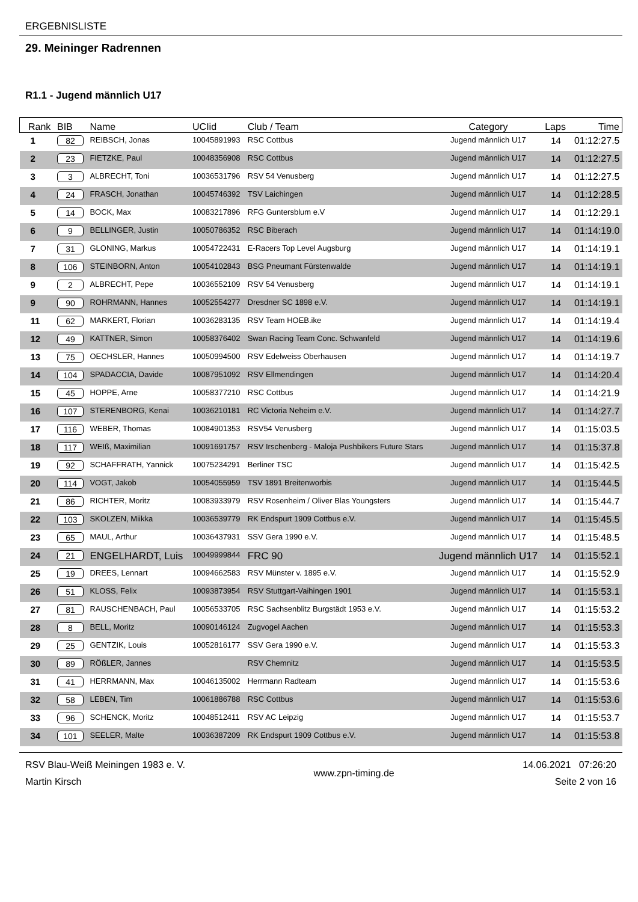ERGEBNISLISTE
29. Meininger Radrennen
R1.1 - Jugend männlich U17
| Rank | BIB | Name | UCIid | Club / Team | Category | Laps | Time |
| --- | --- | --- | --- | --- | --- | --- | --- |
| 1 | 82 | REIBSCH, Jonas | 10045891993 | RSC Cottbus | Jugend männlich U17 | 14 | 01:12:27.5 |
| 2 | 23 | FIETZKE, Paul | 10048356908 | RSC Cottbus | Jugend männlich U17 | 14 | 01:12:27.5 |
| 3 | 3 | ALBRECHT, Toni | 10036531796 | RSV 54 Venusberg | Jugend männlich U17 | 14 | 01:12:27.5 |
| 4 | 24 | FRASCH, Jonathan | 10045746392 | TSV Laichingen | Jugend männlich U17 | 14 | 01:12:28.5 |
| 5 | 14 | BOCK, Max | 10083217896 | RFG Guntersblum e.V | Jugend männlich U17 | 14 | 01:12:29.1 |
| 6 | 9 | BELLINGER, Justin | 10050786352 | RSC Biberach | Jugend männlich U17 | 14 | 01:14:19.0 |
| 7 | 31 | GLONING, Markus | 10054722431 | E-Racers Top Level Augsburg | Jugend männlich U17 | 14 | 01:14:19.1 |
| 8 | 106 | STEINBORN, Anton | 10054102843 | BSG Pneumant Fürstenwalde | Jugend männlich U17 | 14 | 01:14:19.1 |
| 9 | 2 | ALBRECHT, Pepe | 10036552109 | RSV 54 Venusberg | Jugend männlich U17 | 14 | 01:14:19.1 |
| 9 | 90 | ROHRMANN, Hannes | 10052554277 | Dresdner SC 1898 e.V. | Jugend männlich U17 | 14 | 01:14:19.1 |
| 11 | 62 | MARKERT, Florian | 10036283135 | RSV Team HOEB.ike | Jugend männlich U17 | 14 | 01:14:19.4 |
| 12 | 49 | KATTNER, Simon | 10058376402 | Swan Racing Team Conc. Schwanfeld | Jugend männlich U17 | 14 | 01:14:19.6 |
| 13 | 75 | OECHSLER, Hannes | 10050994500 | RSV Edelweiss Oberhausen | Jugend männlich U17 | 14 | 01:14:19.7 |
| 14 | 104 | SPADACCIA, Davide | 10087951092 | RSV Ellmendingen | Jugend männlich U17 | 14 | 01:14:20.4 |
| 15 | 45 | HOPPE, Arne | 10058377210 | RSC Cottbus | Jugend männlich U17 | 14 | 01:14:21.9 |
| 16 | 107 | STERENBORG, Kenai | 10036210181 | RC Victoria Neheim e.V. | Jugend männlich U17 | 14 | 01:14:27.7 |
| 17 | 116 | WEBER, Thomas | 10084901353 | RSV54 Venusberg | Jugend männlich U17 | 14 | 01:15:03.5 |
| 18 | 117 | WEIß, Maximilian | 10091691757 | RSV Irschenberg - Maloja Pushbikers Future Stars | Jugend männlich U17 | 14 | 01:15:37.8 |
| 19 | 92 | SCHAFFRATH, Yannick | 10075234291 | Berliner TSC | Jugend männlich U17 | 14 | 01:15:42.5 |
| 20 | 114 | VOGT, Jakob | 10054055959 | TSV 1891 Breitenworbis | Jugend männlich U17 | 14 | 01:15:44.5 |
| 21 | 86 | RICHTER, Moritz | 10083933979 | RSV Rosenheim / Oliver Blas Youngsters | Jugend männlich U17 | 14 | 01:15:44.7 |
| 22 | 103 | SKOLZEN, Miikka | 10036539779 | RK Endspurt 1909 Cottbus e.V. | Jugend männlich U17 | 14 | 01:15:45.5 |
| 23 | 65 | MAUL, Arthur | 10036437931 | SSV Gera 1990 e.V. | Jugend männlich U17 | 14 | 01:15:48.5 |
| 24 | 21 | ENGELHARDT, Luis | 10049999844 | FRC 90 | Jugend männlich U17 | 14 | 01:15:52.1 |
| 25 | 19 | DREES, Lennart | 10094662583 | RSV Münster v. 1895 e.V. | Jugend männlich U17 | 14 | 01:15:52.9 |
| 26 | 51 | KLOSS, Felix | 10093873954 | RSV Stuttgart-Vaihingen 1901 | Jugend männlich U17 | 14 | 01:15:53.1 |
| 27 | 81 | RAUSCHENBACH, Paul | 10056533705 | RSC Sachsenblitz Burgstädt 1953 e.V. | Jugend männlich U17 | 14 | 01:15:53.2 |
| 28 | 8 | BELL, Moritz | 10090146124 | Zugvogel Aachen | Jugend männlich U17 | 14 | 01:15:53.3 |
| 29 | 25 | GENTZIK, Louis | 10052816177 | SSV Gera 1990 e.V. | Jugend männlich U17 | 14 | 01:15:53.3 |
| 30 | 89 | RÖßLER, Jannes | | RSV Chemnitz | Jugend männlich U17 | 14 | 01:15:53.5 |
| 31 | 41 | HERRMANN, Max | 10046135002 | Herrmann Radteam | Jugend männlich U17 | 14 | 01:15:53.6 |
| 32 | 58 | LEBEN, Tim | 10061886788 | RSC Cottbus | Jugend männlich U17 | 14 | 01:15:53.6 |
| 33 | 96 | SCHENCK, Moritz | 10048512411 | RSV AC Leipzig | Jugend männlich U17 | 14 | 01:15:53.7 |
| 34 | 101 | SEELER, Malte | 10036387209 | RK Endspurt 1909 Cottbus e.V. | Jugend männlich U17 | 14 | 01:15:53.8 |
RSV Blau-Weiß Meiningen 1983 e. V.
Martin Kirsch
www.zpn-timing.de
14.06.2021 07:26:20
Seite 2 von 16